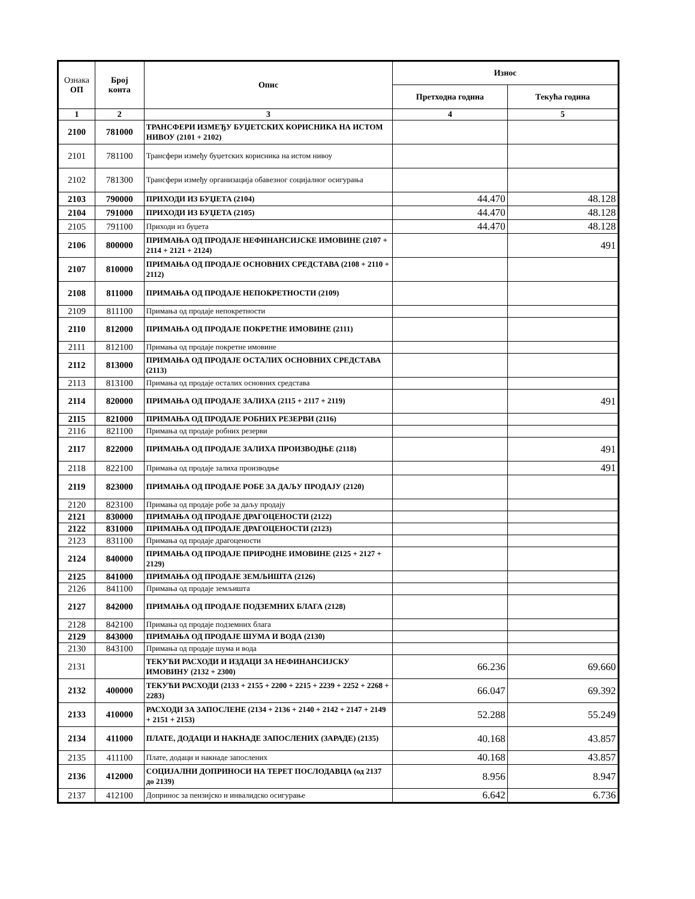| Ознака ОП | Број конта | Опис | Износ | |
| --- | --- | --- | --- | --- |
| | | | Претходна година | Текућа година |
| 1 | 2 | 3 | 4 | 5 |
| 2100 | 781000 | ТРАНСФЕРИ ИЗМЕЂУ БУЏЕТСКИХ КОРИСНИКА НА ИСТОМ НИВОУ (2101 + 2102) | | |
| 2101 | 781100 | Трансфери између буџетских корисника на истом нивоу | | |
| 2102 | 781300 | Трансфери између организација обавезног социјалног осигурања | | |
| 2103 | 790000 | ПРИХОДИ ИЗ БУЏЕТА (2104) | 44.470 | 48.128 |
| 2104 | 791000 | ПРИХОДИ ИЗ БУЏЕТА (2105) | 44.470 | 48.128 |
| 2105 | 791100 | Приходи из буџета | 44.470 | 48.128 |
| 2106 | 800000 | ПРИМАЊА ОД ПРОДАЈЕ НЕФИНАНСИЈСКЕ ИМОВИНЕ (2107 + 2114 + 2121 + 2124) | | 491 |
| 2107 | 810000 | ПРИМАЊА ОД ПРОДАЈЕ ОСНОВНИХ СРЕДСТАВА (2108 + 2110 + 2112) | | |
| 2108 | 811000 | ПРИМАЊА ОД ПРОДАЈЕ НЕПОКРЕТНОСТИ (2109) | | |
| 2109 | 811100 | Примања од продаје непокретности | | |
| 2110 | 812000 | ПРИМАЊА ОД ПРОДАЈЕ ПОКРЕТНЕ ИМОВИНЕ (2111) | | |
| 2111 | 812100 | Примања од продаје покретне имовине | | |
| 2112 | 813000 | ПРИМАЊА ОД ПРОДАЈЕ ОСТАЛИХ ОСНОВНИХ СРЕДСТАВА (2113) | | |
| 2113 | 813100 | Примања од продаје осталих основних средстава | | |
| 2114 | 820000 | ПРИМАЊА ОД ПРОДАЈЕ ЗАЛИХА (2115 + 2117 + 2119) | | 491 |
| 2115 | 821000 | ПРИМАЊА ОД ПРОДАЈЕ РОБНИХ РЕЗЕРВИ (2116) | | |
| 2116 | 821100 | Примања од продаје робних резерви | | |
| 2117 | 822000 | ПРИМАЊА ОД ПРОДАЈЕ ЗАЛИХА ПРОИЗВОДЊЕ (2118) | | 491 |
| 2118 | 822100 | Примања од продаје залиха производње | | 491 |
| 2119 | 823000 | ПРИМАЊА ОД ПРОДАЈЕ РОБЕ ЗА ДАЉУ ПРОДАЈУ (2120) | | |
| 2120 | 823100 | Примања од продаје робе за даљу продају | | |
| 2121 | 830000 | ПРИМАЊА ОД ПРОДАЈЕ ДРАГОЦЕНОСТИ (2122) | | |
| 2122 | 831000 | ПРИМАЊА ОД ПРОДАЈЕ ДРАГОЦЕНОСТИ (2123) | | |
| 2123 | 831100 | Примања од продаје драгоцености | | |
| 2124 | 840000 | ПРИМАЊА ОД ПРОДАЈЕ ПРИРОДНЕ ИМОВИНЕ (2125 + 2127 + 2129) | | |
| 2125 | 841000 | ПРИМАЊА ОД ПРОДАЈЕ ЗЕМЉИШТА (2126) | | |
| 2126 | 841100 | Примања од продаје земљишта | | |
| 2127 | 842000 | ПРИМАЊА ОД ПРОДАЈЕ ПОДЗЕМНИХ БЛАГА (2128) | | |
| 2128 | 842100 | Примања од продаје подземних блага | | |
| 2129 | 843000 | ПРИМАЊА ОД ПРОДАЈЕ ШУМА И ВОДА (2130) | | |
| 2130 | 843100 | Примања од продаје шума и вода | | |
| 2131 | | ТЕКУЋИ РАСХОДИ И ИЗДАЦИ ЗА НЕФИНАНСИЈСКУ ИМОВИНУ (2132 + 2300) | 66.236 | 69.660 |
| 2132 | 400000 | ТЕКУЋИ РАСХОДИ (2133 + 2155 + 2200 + 2215 + 2239 + 2252 + 2268 + 2283) | 66.047 | 69.392 |
| 2133 | 410000 | РАСХОДИ ЗА ЗАПОСЛЕНЕ (2134 + 2136 + 2140 + 2142 + 2147 + 2149 + 2151 + 2153) | 52.288 | 55.249 |
| 2134 | 411000 | ПЛАТЕ, ДОДАЦИ И НАКНАДЕ ЗАПОСЛЕНИХ (ЗАРАДЕ) (2135) | 40.168 | 43.857 |
| 2135 | 411100 | Плате, додаци и накнаде запослених | 40.168 | 43.857 |
| 2136 | 412000 | СОЦИЈАЛНИ ДОПРИНОСИ НА ТЕРЕТ ПОСЛОДАВЦА (од 2137 до 2139) | 8.956 | 8.947 |
| 2137 | 412100 | Допринос за пензијско и инвалидско осигурање | 6.642 | 6.736 |